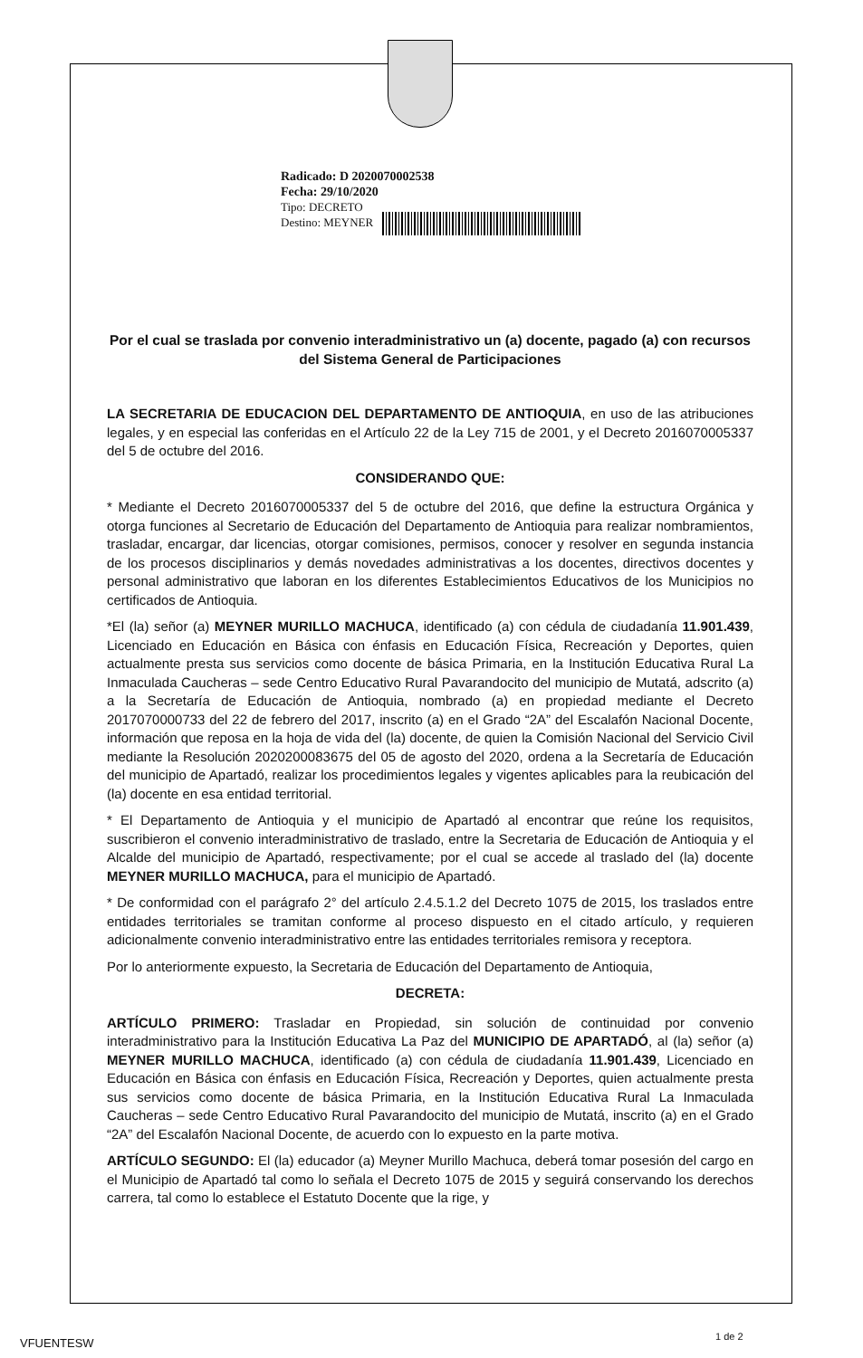Radicado: D 2020070002538
Fecha: 29/10/2020
Tipo: DECRETO
Destino: MEYNER
Por el cual se traslada por convenio interadministrativo un (a) docente, pagado (a) con recursos del Sistema General de Participaciones
LA SECRETARIA DE EDUCACION DEL DEPARTAMENTO DE ANTIOQUIA, en uso de las atribuciones legales, y en especial las conferidas en el Artículo 22 de la Ley 715 de 2001, y el Decreto 2016070005337 del 5 de octubre del 2016.
CONSIDERANDO QUE:
* Mediante el Decreto 2016070005337 del 5 de octubre del 2016, que define la estructura Orgánica y otorga funciones al Secretario de Educación del Departamento de Antioquia para realizar nombramientos, trasladar, encargar, dar licencias, otorgar comisiones, permisos, conocer y resolver en segunda instancia de los procesos disciplinarios y demás novedades administrativas a los docentes, directivos docentes y personal administrativo que laboran en los diferentes Establecimientos Educativos de los Municipios no certificados de Antioquia.
*El (la) señor (a) MEYNER MURILLO MACHUCA, identificado (a) con cédula de ciudadanía 11.901.439, Licenciado en Educación en Básica con énfasis en Educación Física, Recreación y Deportes, quien actualmente presta sus servicios como docente de básica Primaria, en la Institución Educativa Rural La Inmaculada Caucheras – sede Centro Educativo Rural Pavarandocito del municipio de Mutatá, adscrito (a) a la Secretaría de Educación de Antioquia, nombrado (a) en propiedad mediante el Decreto 2017070000733 del 22 de febrero del 2017, inscrito (a) en el Grado “2A” del Escalafón Nacional Docente, información que reposa en la hoja de vida del (la) docente, de quien la Comisión Nacional del Servicio Civil mediante la Resolución 2020200083675 del 05 de agosto del 2020, ordena a la Secretaría de Educación del municipio de Apartadó, realizar los procedimientos legales y vigentes aplicables para la reubicación del (la) docente en esa entidad territorial.
* El Departamento de Antioquia y el municipio de Apartadó al encontrar que reúne los requisitos, suscribieron el convenio interadministrativo de traslado, entre la Secretaria de Educación de Antioquia y el Alcalde del municipio de Apartadó, respectivamente; por el cual se accede al traslado del (la) docente MEYNER MURILLO MACHUCA, para el municipio de Apartadó.
* De conformidad con el parágrafo 2° del artículo 2.4.5.1.2 del Decreto 1075 de 2015, los traslados entre entidades territoriales se tramitan conforme al proceso dispuesto en el citado artículo, y requieren adicionalmente convenio interadministrativo entre las entidades territoriales remisora y receptora.
Por lo anteriormente expuesto, la Secretaria de Educación del Departamento de Antioquia,
DECRETA:
ARTÍCULO PRIMERO: Trasladar en Propiedad, sin solución de continuidad por convenio interadministrativo para la Institución Educativa La Paz del MUNICIPIO DE APARTADÓ, al (la) señor (a) MEYNER MURILLO MACHUCA, identificado (a) con cédula de ciudadanía 11.901.439, Licenciado en Educación en Básica con énfasis en Educación Física, Recreación y Deportes, quien actualmente presta sus servicios como docente de básica Primaria, en la Institución Educativa Rural La Inmaculada Caucheras – sede Centro Educativo Rural Pavarandocito del municipio de Mutatá, inscrito (a) en el Grado “2A” del Escalafón Nacional Docente, de acuerdo con lo expuesto en la parte motiva.
ARTÍCULO SEGUNDO: El (la) educador (a) Meyner Murillo Machuca, deberá tomar posesión del cargo en el Municipio de Apartadó tal como lo señala el Decreto 1075 de 2015 y seguirá conservando los derechos carrera, tal como lo establece el Estatuto Docente que la rige, y
VFUENTESW 1 de 2